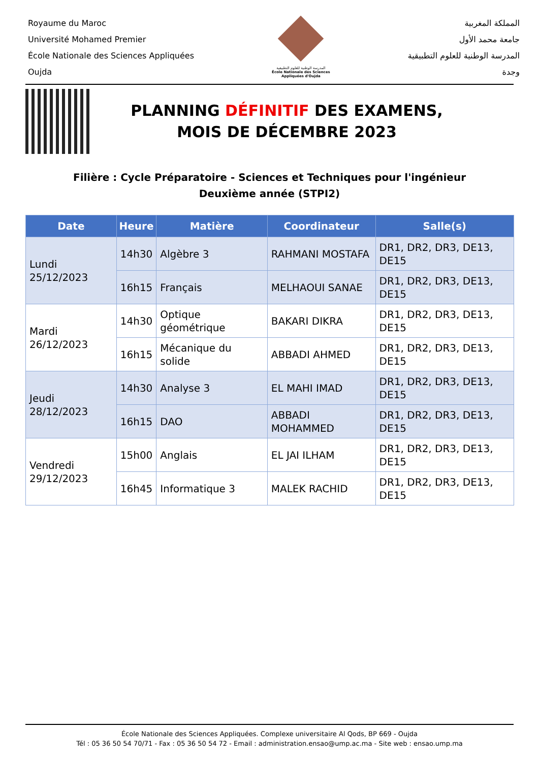Royaume du Maroc
Université Mohamed Premier
École Nationale des Sciences Appliquées
Oujda
المدرسة الوطنية للعلوم التطبيقية
École Nationale des Sciences Appliquées d'Oujda
المملكة المغربية
جامعة محمد الأول
المدرسة الوطنية للعلوم التطبيقية
وجدة
PLANNING DÉFINITIF DES EXAMENS,
MOIS DE DÉCEMBRE 2023
Filière : Cycle Préparatoire - Sciences et Techniques pour l'ingénieur
Deuxième année (STPI2)
| Date | Heure | Matière | Coordinateur | Salle(s) |
| --- | --- | --- | --- | --- |
| Lundi 25/12/2023 | 14h30 | Algèbre 3 | RAHMANI MOSTAFA | DR1, DR2, DR3, DE13, DE15 |
| | 16h15 | Français | MELHAOUI SANAE | DR1, DR2, DR3, DE13, DE15 |
| Mardi 26/12/2023 | 14h30 | Optique géométrique | BAKARI DIKRA | DR1, DR2, DR3, DE13, DE15 |
| | 16h15 | Mécanique du solide | ABBADI AHMED | DR1, DR2, DR3, DE13, DE15 |
| Jeudi 28/12/2023 | 14h30 | Analyse 3 | EL MAHI IMAD | DR1, DR2, DR3, DE13, DE15 |
| | 16h15 | DAO | ABBADI MOHAMMED | DR1, DR2, DR3, DE13, DE15 |
| Vendredi 29/12/2023 | 15h00 | Anglais | EL JAI ILHAM | DR1, DR2, DR3, DE13, DE15 |
| | 16h45 | Informatique 3 | MALEK RACHID | DR1, DR2, DR3, DE13, DE15 |
École Nationale des Sciences Appliquées. Complexe universitaire Al Qods, BP 669 - Oujda
Tél : 05 36 50 54 70/71 - Fax : 05 36 50 54 72 - Email : administration.ensao@ump.ac.ma - Site web : ensao.ump.ma